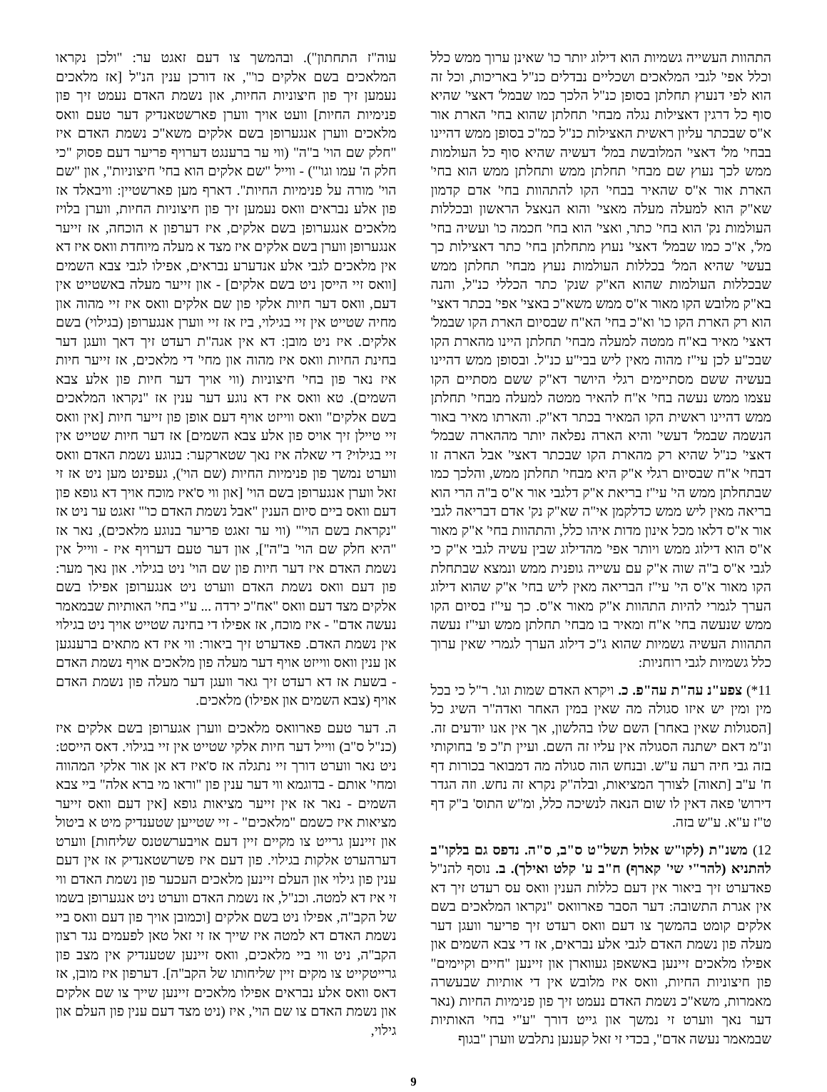התהוות העשייה גשמיות הוא דילוג יותר כו' שאינן ערוך ממש כלל וכלל אפי' לגבי המלאכים ושכליים נבדלים כנ"ל באריכות, וכל זה הוא לפי דנעוץ תחלתן בסופן כנ"ל הלכך כמו שבמל' דאצי' שהיא סוף כל דרגין דאצילות נגלה מבחי' תחלתן שהוא בחי' הארת אור א"ס שבכתר עליון ראשית האצילות כנ"ל כמ"כ בסופן ממש דהיינו בבחי' מל' דאצי' המלובשת במל' דעשיה שהיא סוף כל העולמות ממש לכך נעוץ שם מבחי' תחלתן ממש ותחלתן ממש הוא בחי' הארת אור א"ס שהאיר בבחי' הקו להתהוות בחי' אדם קדמון שא"ק הוא למעלה מעלה מאצי' והוא הנאצל הראשון ובכללות העולמות נק' הוא בחי' כתר, ואצי' הוא בחי' חכמה כו' ועשיה בחי' מל', א"כ כמו שבמל' דאצי' נעוץ מתחלתן בחי' כתר דאצילות כך בעשי' שהיא המל' בכללות העולמות נעוץ מבחי' תחלתן ממש שבכללות העולמות שהוא הא"ק שנק' כתר הכללי כנ"ל, והנה בא"ק מלובש הקו מאור א"ס ממש משא"כ באצי' אפי' בכתר דאצי' הוא רק הארת הקו כו' וא"כ בחי' הא"ח שבסיום הארת הקו שבמל' דאצי' מאיר בא"ח ממטה למעלה מבחי' תחלתן היינו מהארת הקו שבכ"ע לכן עי"ז מהוה מאין ליש בבי"ע כנ"ל. ובסופן ממש דהיינו בעשיה ששם מסתיימים רגלי היושר דא"ק ששם מסתיים הקו עצמו ממש נעשה בחי' א"ח להאיר ממטה למעלה מבחי' תחלתן ממש דהיינו ראשית הקו המאיר בכתר דא"ק. והארתו מאיר באור הנשמה שבמל' דעשי' והיא הארה נפלאה יותר מההארה שבמל' דאצי' כנ"ל שהיא רק מהארת הקו שבכתר דאצי' אבל הארה זו דבחי' א"ח שבסיום רגלי א"ק היא מבחי' תחלתן ממש, והלכך כמו שבתחלתן ממש הי' עי"ז בריאת א"ק דלגבי אור א"ס ב"ה הרי הוא בריאה מאין ליש ממש כדלקמן אי"ה שא"ק נק' אדם דבריאה לגבי אור א"ס דלאו מכל אינון מדות איהו כלל, והתהוות בחי' א"ק מאור א"ס הוא דילוג ממש ויותר אפי' מהדילוג שבין עשיה לגבי א"ק כי לגבי א"ס ב"ה שוה א"ק עם עשייה גופנית ממש ונמצא שבתחלת הקו מאור א"ס הי' עי"ז הבריאה מאין ליש בחי' א"ק שהוא דילוג הערך לגמרי להיות התהוות א"ק מאור א"ס. כך עי"ז בסיום הקו ממש שנעשה בחי' א"ח ומאיר בו מבחי' תחלתן ממש ועי"ז נעשה התהוות העשיה גשמיות שהוא ג"כ דילוג הערך לגמרי שאין ערוך כלל גשמיות לגבי רוחניות:
11*) צפע"נ עה"ת עה"פ. כ. ויקרא האדם שמות וגו'. ר"ל כי בכל מין ומין יש איזו סגולה מה שאין במין האחר ואדה"ר השיג כל [הסגולות שאין באחר] השם שלו בהלשון, אך אין אנו יודעים זה. ונ"מ דאם ישתנה הסגולה אין עליו זה השם. ועיין ת"כ פ' בחוקותי בזה גבי חיה רעה ע"ש. ובנחש הוה סגולה מה דמבואר בכורות דף ח' ע"ב [תאוה] לצורך המציאות, ובלה"ק נקרא זה נחש. וזה הגדר דירוש' פאה דאין לו שום הנאה לנשיכה כלל, ומ"ש התוס' ב"ק דף ט"ז ע"א. ע"ש בזה.
12) משנ"ת (לקו"ש אלול תשל"ט ס"ב, ס"ה. נדפס גם בלקו"ב להתניא (להר"י שי' קארף) ח"ב ע' קלט ואילך). ב. נוסף להנ"ל פאדערט זיך ביאור אין דעם כללות הענין וואס עס רעדט זיך דא אין אגרת התשובה: דער הסבר פארוואס "נקראו המלאכים בשם אלקים קומט בהמשך צו דעם וואס רעדט זיך פריער וועגן דער מעלה פון נשמת האדם לגבי אלע נבראים, אז די צבא השמים און אפילו מלאכים זיינען באשאפן געווארן און זיינען "חיים וקיימים" פון חיצוניות החיות, וואס איז מלובש אין די אותיות שבעשרה מאמרות, משא"כ נשמת האדם נעמט זיך פון פנימיות החיות (נאר דער נאך ווערט זי נמשך און גייט דורך "ע"י בחי' האותיות שבמאמר נעשה אדם", בכדי זי זאל קענען נתלבש ווערן "בגוף
עוה"ז התחתון"). ובהמשך צו דעם זאגט ער: "ולכן נקראו המלאכים בשם אלקים כו'", אז דורכן ענין הנ"ל [אז מלאכים נעמען זיך פון חיצוניות החיות, און נשמת האדם נעמט זיך פון פנימיות החיות] וועט אויך ווערן פארשטאנדיק דער טעם וואס מלאכים ווערן אנגערופן בשם אלקים משא"כ נשמת האדם איז "חלק שם הוי' ב"ה" (ווי ער ברענגט דערויף פריער דעם פסוק "כי חלק ה' עמו וגו'") - ווייל "שם אלקים הוא בחי' חיצוניות", און "שם הוי' מורה על פנימיות החיות". דארף מען פארשטיין: וויבאלד אז פון אלע נבראים וואס נעמען זיך פון חיצוניות החיות, ווערן בלויז מלאכים אנגערופן בשם אלקים, איז דערפון א הוכחה, אז זייער אנגערופן ווערן בשם אלקים איז מצד א מעלה מיוחדת וואס איז דא אין מלאכים לגבי אלע אנדערע נבראים, אפילו לגבי צבא השמים [וואס זיי הייסן ניט בשם אלקים] - און זייער מעלה באשטייט אין דעם, וואס דער חיות אלקי פון שם אלקים וואס איז זיי מהוה און מחיה שטייט אין זיי בגילוי, ביז אז זיי ווערן אנגערופן (בגילוי) בשם אלקים. איז ניט מובן: דא אין אגה"ת רעדט זיך דאך וועגן דער בחינת החיות וואס איז מהוה און מחי' די מלאכים, אז זייער חיות איז נאר פון בחי' חיצוניות (ווי אויך דער חיות פון אלע צבא השמים). טא וואס איז דא נוגע דער ענין אז "נקראו המלאכים בשם אלקים" וואס ווייזט אויף דעם אופן פון זייער חיות [אין וואס זיי טיילן זיך אויס פון אלע צבא השמים] אז דער חיות שטייט אין זיי בגילוי? די שאלה איז נאך שטארקער: בנוגע נשמת האדם וואס ווערט נמשך פון פנימיות החיות (שם הוי'), געפינט מען ניט אז זי זאל ווערן אנגערופן בשם הוי' [און ווי ס'איז מוכח אויך דא גופא פון דעם וואס ביים סיום הענין "אבל נשמת האדם כו'" זאגט ער ניט אז "נקראת בשם הוי'" (ווי ער זאגט פריער בנוגע מלאכים), נאר אז "היא חלק שם הוי' ב"ה"], און דער טעם דערויף איז - ווייל אין נשמת האדם איז דער חיות פון שם הוי' ניט בגילוי. און נאך מער: פון דעם וואס נשמת האדם ווערט ניט אנגערופן אפילו בשם אלקים מצד דעם וואס "אח"כ ירדה ... ע"י בחי' האותיות שבמאמר נעשה אדם" - איז מוכח, אז אפילו די בחינה שטייט אויך ניט בגילוי אין נשמת האדם. פאדערט זיך ביאור: ווי איז דא מתאים ברענגען אן ענין וואס ווייזט אויף דער מעלה פון מלאכים אויף נשמת האדם - בשעת אז דא רעדט זיך גאר וועגן דער מעלה פון נשמת האדם אויף (צבא השמים און אפילו) מלאכים.
ה. דער טעם פארוואס מלאכים ווערן אגערופן בשם אלקים איז (כנ"ל ס"ב) ווייל דער חיות אלקי שטייט אין זיי בגילוי. דאס הייסט: ניט נאר ווערט דורך זיי נתגלה אז ס'איז דא אן אור אלקי המהווה ומחי' אותם - בדוגמא ווי דער ענין פון "וראו מי ברא אלה" ביי צבא השמים - נאר אז אין זייער מציאות גופא [אין דעם וואס זייער מציאות איז כשמם "מלאכים" - זיי שטייען שטענדיק מיט א ביטול און זיינען גרייט צו מקיים זיין דעם אויבערשטנס שליחות] ווערט דערהערט אלקות בגילוי. פון דעם איז פשרשטאנדיק אז אין דעם ענין פון גילוי און העלם זיינען מלאכים העכער פון נשמת האדם ווי זי איז דא למטה. וכנ"ל, אז נשמת האדם ווערט ניט אנגערופן בשמו של הקב"ה, אפילו ניט בשם אלקים [וכמובן אויך פון דעם וואס ביי נשמת האדם דא למטה איז שייך אז זי זאל טאן לפעמים נגד רצון הקב"ה, ניט ווי ביי מלאכים, וואס זיינען שטענדיק אין מצב פון גרייטקייט צו מקים זיין שליחותו של הקב"ה]. דערפון איז מובן, אז דאס וואס אלע נבראים אפילו מלאכים זיינען שייך צו שם אלקים און נשמת האדם צו שם הוי', איז (ניט מצד דעם ענין פון העלם און גילוי,
9